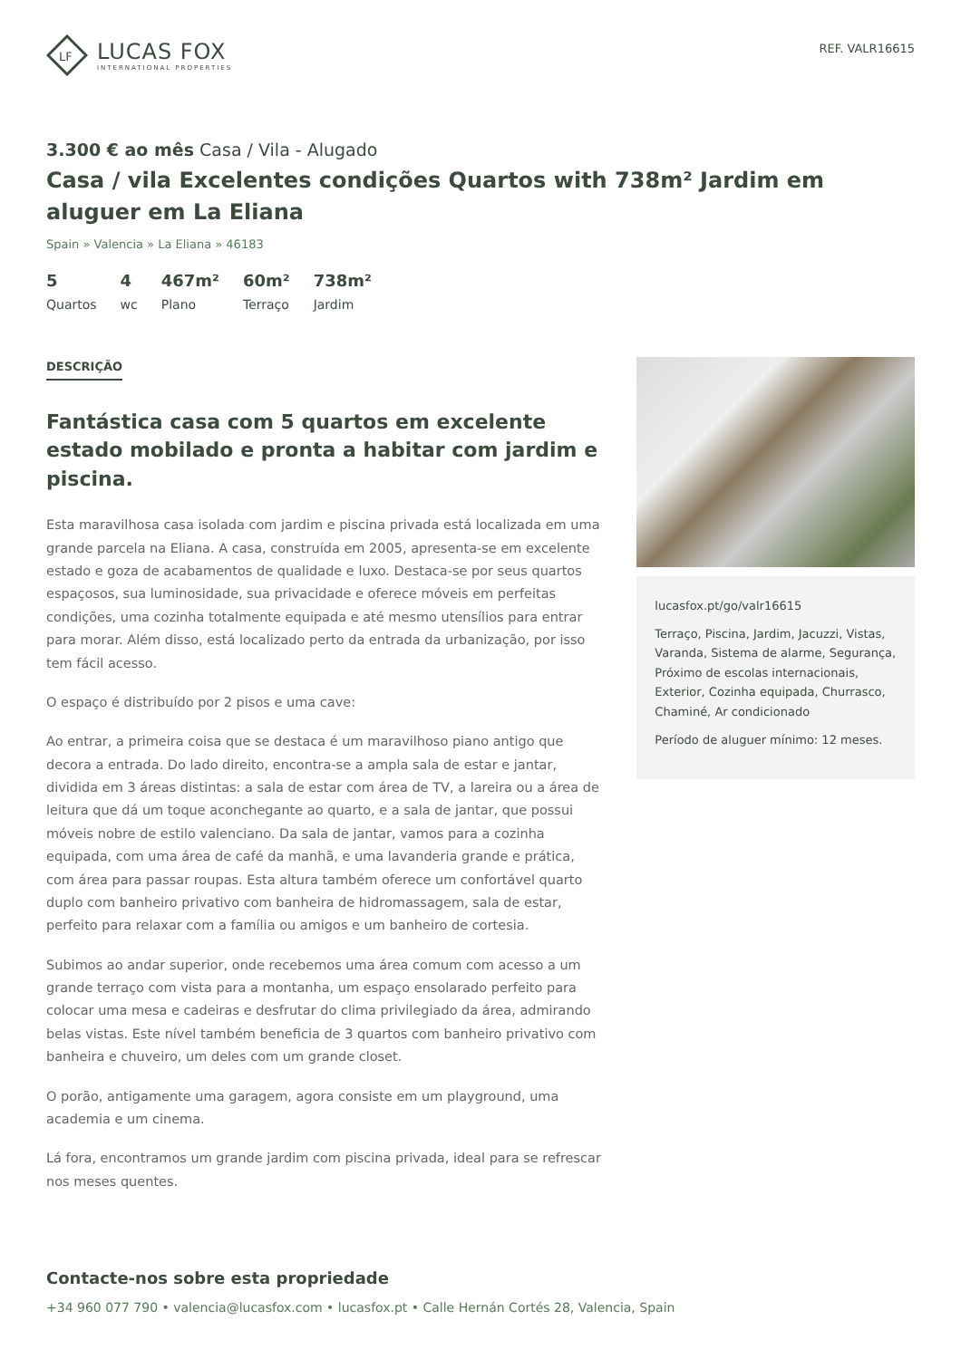LF
LUCAS FOX
INTERNATIONAL PROPERTIES
REF. VALR16615
3.300 € ao mês Casa / Vila - Alugado
Casa / vila Excelentes condições Quartos with 738m² Jardim em aluguer em La Eliana
Spain » Valencia » La Eliana » 46183
5
Quartos
4
wc
467m²
Plano
60m²
Terraço
738m²
Jardim
DESCRIÇÃO
Fantástica casa com 5 quartos em excelente estado mobilado e pronta a habitar com jardim e piscina.
Esta maravilhosa casa isolada com jardim e piscina privada está localizada em uma grande parcela na Eliana. A casa, construída em 2005, apresenta-se em excelente estado e goza de acabamentos de qualidade e luxo. Destaca-se por seus quartos espaçosos, sua luminosidade, sua privacidade e oferece móveis em perfeitas condições, uma cozinha totalmente equipada e até mesmo utensílios para entrar para morar. Além disso, está localizado perto da entrada da urbanização, por isso tem fácil acesso.
O espaço é distribuído por 2 pisos e uma cave:
Ao entrar, a primeira coisa que se destaca é um maravilhoso piano antigo que decora a entrada. Do lado direito, encontra-se a ampla sala de estar e jantar, dividida em 3 áreas distintas: a sala de estar com área de TV, a lareira ou a área de leitura que dá um toque aconchegante ao quarto, e a sala de jantar, que possui móveis nobre de estilo valenciano. Da sala de jantar, vamos para a cozinha equipada, com uma área de café da manhã, e uma lavanderia grande e prática, com área para passar roupas. Esta altura também oferece um confortável quarto duplo com banheiro privativo com banheira de hidromassagem, sala de estar, perfeito para relaxar com a família ou amigos e um banheiro de cortesia.
Subimos ao andar superior, onde recebemos uma área comum com acesso a um grande terraço com vista para a montanha, um espaço ensolarado perfeito para colocar uma mesa e cadeiras e desfrutar do clima privilegiado da área, admirando belas vistas. Este nível também beneficia de 3 quartos com banheiro privativo com banheira e chuveiro, um deles com um grande closet.
O porão, antigamente uma garagem, agora consiste em um playground, uma academia e um cinema.
Lá fora, encontramos um grande jardim com piscina privada, ideal para se refrescar nos meses quentes.
lucasfox.pt/go/valr16615
Terraço, Piscina, Jardim, Jacuzzi, Vistas, Varanda, Sistema de alarme, Segurança, Próximo de escolas internacionais, Exterior, Cozinha equipada, Churrasco, Chaminé, Ar condicionado
Período de aluguer mínimo: 12 meses.
Contacte-nos sobre esta propriedade
+34 960 077 790 • valencia@lucasfox.com • lucasfox.pt • Calle Hernán Cortés 28, Valencia, Spain